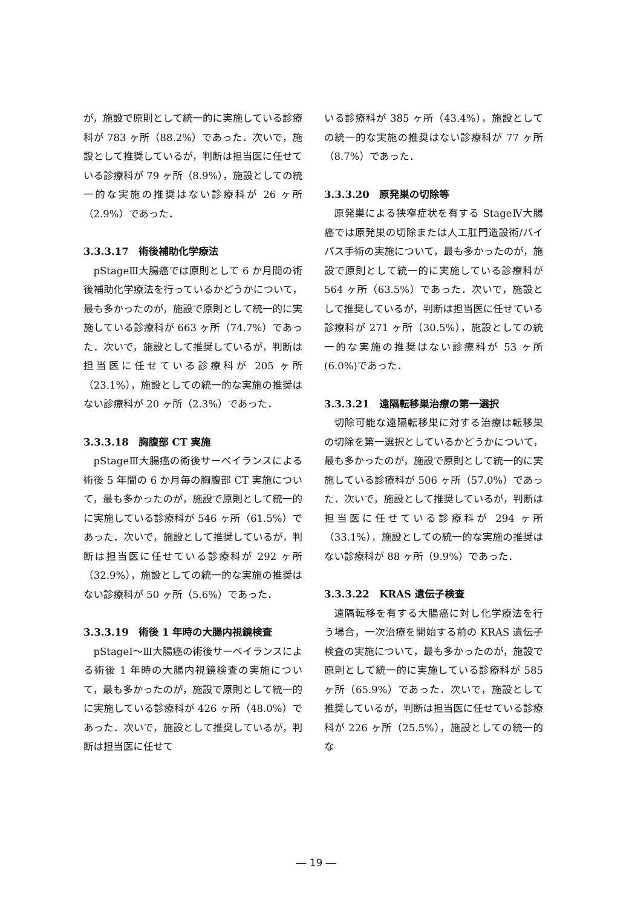が，施設で原則として統一的に実施している診療科が 783 ヶ所（88.2%）であった．次いで，施設として推奨しているが，判断は担当医に任せている診療科が 79 ヶ所（8.9%），施設としての統一的な実施の推奨はない診療科が 26 ヶ所（2.9%）であった．
3.3.3.17　術後補助化学療法
pStageⅢ大腸癌では原則として 6 か月間の術後補助化学療法を行っているかどうかについて，最も多かったのが，施設で原則として統一的に実施している診療科が 663 ヶ所（74.7%）であった．次いで，施設として推奨しているが，判断は担当医に任せている診療科が 205 ヶ所（23.1%），施設としての統一的な実施の推奨はない診療科が 20 ヶ所（2.3%）であった．
3.3.3.18　胸腹部 CT 実施
pStageⅢ大腸癌の術後サーベイランスによる術後 5 年間の 6 か月毎の胸腹部 CT 実施について，最も多かったのが，施設で原則として統一的に実施している診療科が 546 ヶ所（61.5%）であった．次いで，施設として推奨しているが，判断は担当医に任せている診療科が 292 ヶ所（32.9%），施設としての統一的な実施の推奨はない診療科が 50 ヶ所（5.6%）であった．
3.3.3.19　術後 1 年時の大腸内視鏡検査
pStageⅠ～Ⅲ大腸癌の術後サーベイランスによる術後 1 年時の大腸内視鏡検査の実施について，最も多かったのが，施設で原則として統一的に実施している診療科が 426 ヶ所（48.0%）であった．次いで，施設として推奨しているが，判断は担当医に任せて
いる診療科が 385 ヶ所（43.4%），施設としての統一的な実施の推奨はない診療科が 77 ヶ所（8.7%）であった．
3.3.3.20　原発巣の切除等
原発巣による狭窄症状を有する StageⅣ大腸癌では原発巣の切除または人工肛門造設術/バイパス手術の実施について，最も多かったのが，施設で原則として統一的に実施している診療科が 564 ヶ所（63.5%）であった．次いで，施設として推奨しているが，判断は担当医に任せている診療科が 271 ヶ所（30.5%），施設としての統一的な実施の推奨はない診療科が 53 ヶ所(6.0%)であった．
3.3.3.21　遠隔転移巣治療の第一選択
切除可能な遠隔転移巣に対する治療は転移巣の切除を第一選択としているかどうかについて，最も多かったのが，施設で原則として統一的に実施している診療科が 506 ヶ所（57.0%）であった．次いで，施設として推奨しているが，判断は担当医に任せている診療科が 294 ヶ所（33.1%），施設としての統一的な実施の推奨はない診療科が 88 ヶ所（9.9%）であった．
3.3.3.22　KRAS 遺伝子検査
遠隔転移を有する大腸癌に対し化学療法を行う場合，一次治療を開始する前の KRAS 遺伝子検査の実施について，最も多かったのが，施設で原則として統一的に実施している診療科が 585 ヶ所（65.9%）であった．次いで，施設として推奨しているが，判断は担当医に任せている診療科が 226 ヶ所（25.5%），施設としての統一的な
― 19 ―